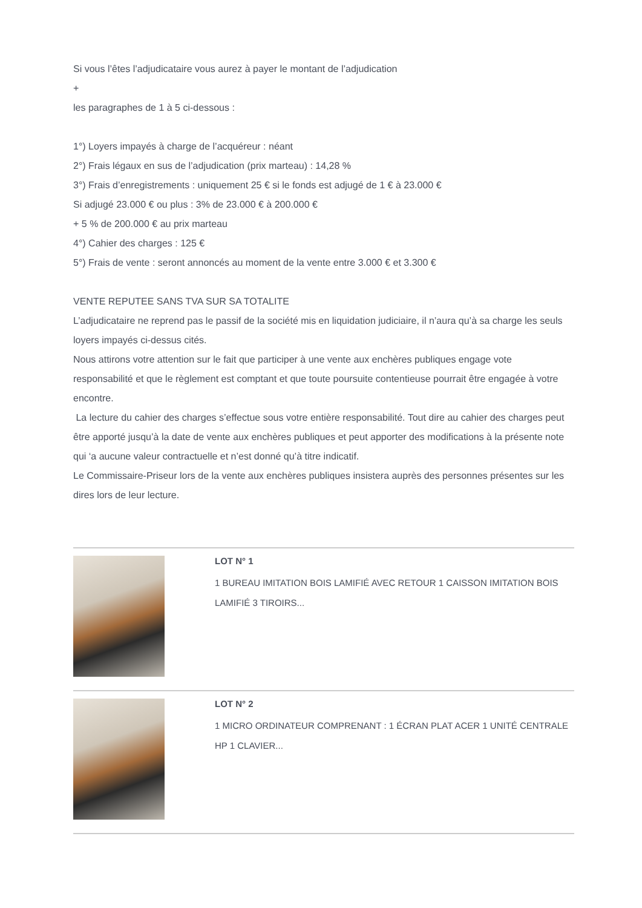Si vous l’êtes l’adjudicataire vous aurez à payer le montant de l’adjudication
+
les paragraphes de 1 à 5 ci-dessous :
1°) Loyers impayés à charge de l’acquéreur : néant
2°) Frais légaux en sus de l’adjudication (prix marteau) : 14,28 %
3°) Frais d’enregistrements : uniquement 25 € si le fonds est adjugé de 1 € à 23.000 €
Si adjugé 23.000 € ou plus : 3% de 23.000 € à 200.000 €
+ 5 % de 200.000 € au prix marteau
4°) Cahier des charges : 125 €
5°) Frais de vente : seront annoncés au moment de la vente entre 3.000 € et 3.300 €
VENTE REPUTEE SANS TVA SUR SA TOTALITE
L’adjudicataire ne reprend pas le passif de la société mis en liquidation judiciaire, il n’aura qu’à sa charge les seuls loyers impayés ci-dessus cités.
Nous attirons votre attention sur le fait que participer à une vente aux enchères publiques engage vote responsabilité et que le règlement est comptant et que toute poursuite contentieuse pourrait être engagée à votre encontre.
La lecture du cahier des charges s’effectue sous votre entière responsabilité. Tout dire au cahier des charges peut être apporté jusqu’à la date de vente aux enchères publiques et peut apporter des modifications à la présente note qui ‘a aucune valeur contractuelle et n’est donné qu’à titre indicatif.
Le Commissaire-Priseur lors de la vente aux enchères publiques insistera auprès des personnes présentes sur les dires lors de leur lecture.
LOT N° 1
1 BUREAU IMITATION BOIS LAMIFIÉ AVEC RETOUR 1 CAISSON IMITATION BOIS LAMIFIÉ 3 TIROIRS...
LOT N° 2
1 MICRO ORDINATEUR COMPRENANT : 1 ÉCRAN PLAT ACER 1 UNITÉ CENTRALE HP 1 CLAVIER...